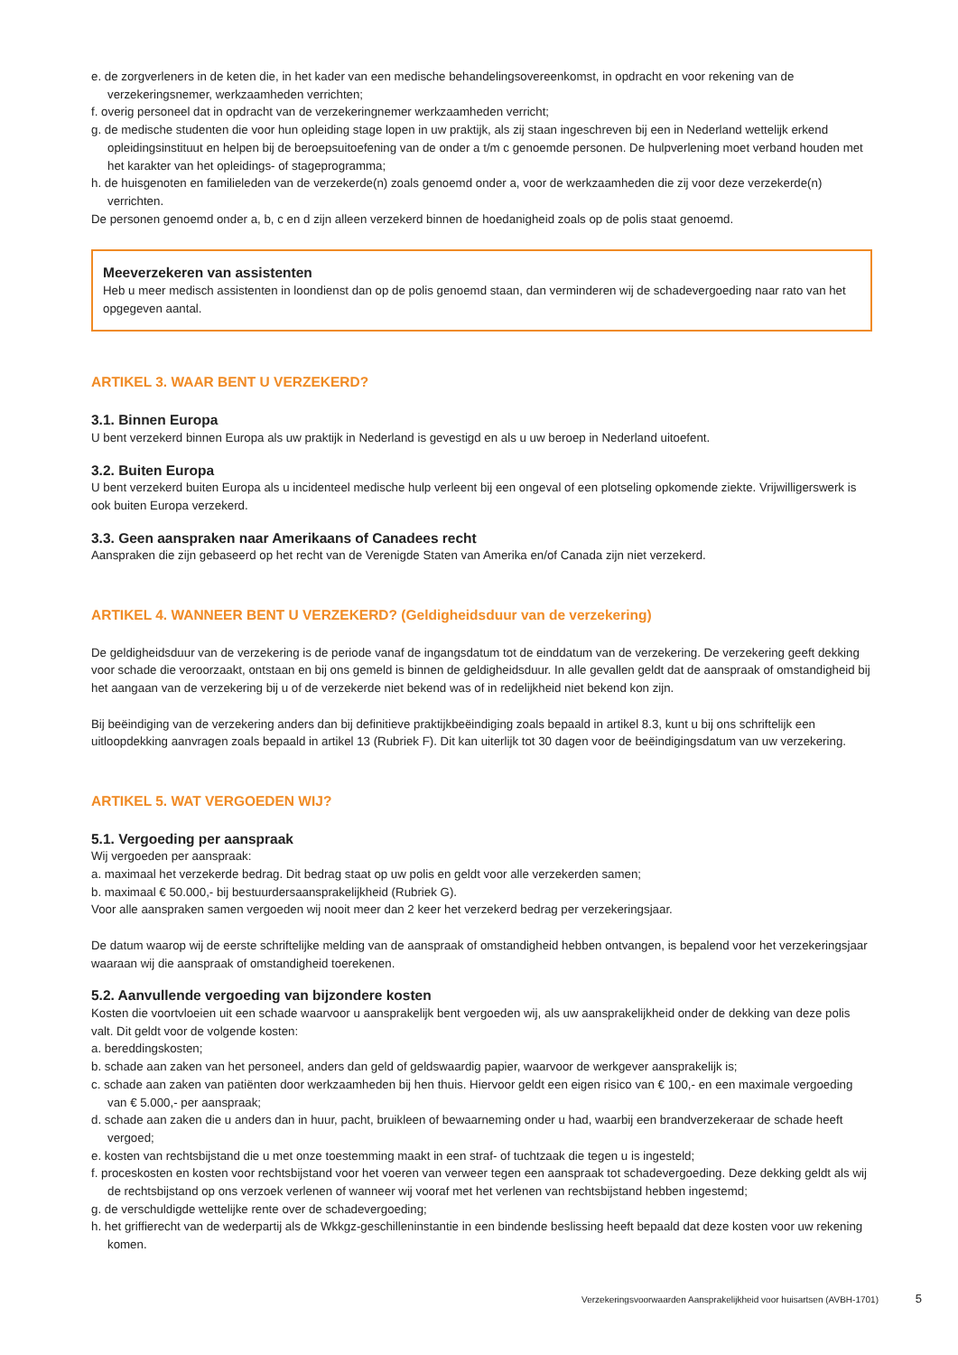e. de zorgverleners in de keten die, in het kader van een medische behandelingsovereenkomst, in opdracht en voor rekening van de verzekeringsnemer, werkzaamheden verrichten;
f. overig personeel dat in opdracht van de verzekeringnemer werkzaamheden verricht;
g. de medische studenten die voor hun opleiding stage lopen in uw praktijk, als zij staan ingeschreven bij een in Nederland wettelijk erkend opleidingsinstituut en helpen bij de beroepsuitoefening van de onder a t/m c genoemde personen. De hulpverlening moet verband houden met het karakter van het opleidings- of stageprogramma;
h. de huisgenoten en familieleden van de verzekerde(n) zoals genoemd onder a, voor de werkzaamheden die zij voor deze verzekerde(n) verrichten.
De personen genoemd onder a, b, c en d zijn alleen verzekerd binnen de hoedanigheid zoals op de polis staat genoemd.
Meeverzekeren van assistenten
Heb u meer medisch assistenten in loondienst dan op de polis genoemd staan, dan verminderen wij de schadevergoeding naar rato van het opgegeven aantal.
ARTIKEL 3. WAAR BENT U VERZEKERD?
3.1. Binnen Europa
U bent verzekerd binnen Europa als uw praktijk in Nederland is gevestigd en als u uw beroep in Nederland uitoefent.
3.2. Buiten Europa
U bent verzekerd buiten Europa als u incidenteel medische hulp verleent bij een ongeval of een plotseling opkomende ziekte. Vrijwilligerswerk is ook buiten Europa verzekerd.
3.3. Geen aanspraken naar Amerikaans of Canadees recht
Aanspraken die zijn gebaseerd op het recht van de Verenigde Staten van Amerika en/of Canada zijn niet verzekerd.
ARTIKEL 4. WANNEER BENT U VERZEKERD? (Geldigheidsduur van de verzekering)
De geldigheidsduur van de verzekering is de periode vanaf de ingangsdatum tot de einddatum van de verzekering. De verzekering geeft dekking voor schade die veroorzaakt, ontstaan en bij ons gemeld is binnen de geldigheidsduur. In alle gevallen geldt dat de aanspraak of omstandigheid bij het aangaan van de verzekering bij u of de verzekerde niet bekend was of in redelijkheid niet bekend kon zijn.
Bij beëindiging van de verzekering anders dan bij definitieve praktijkbeëindiging zoals bepaald in artikel 8.3, kunt u bij ons schriftelijk een uitloopdekking aanvragen zoals bepaald in artikel 13 (Rubriek F). Dit kan uiterlijk tot 30 dagen voor de beëindigingsdatum van uw verzekering.
ARTIKEL 5. WAT VERGOEDEN WIJ?
5.1. Vergoeding per aanspraak
Wij vergoeden per aanspraak:
a. maximaal het verzekerde bedrag. Dit bedrag staat op uw polis en geldt voor alle verzekerden samen;
b. maximaal € 50.000,- bij bestuurdersaansprakelijkheid (Rubriek G).
Voor alle aanspraken samen vergoeden wij nooit meer dan 2 keer het verzekerd bedrag per verzekeringsjaar.
De datum waarop wij de eerste schriftelijke melding van de aanspraak of omstandigheid hebben ontvangen, is bepalend voor het verzekeringsjaar waaraan wij die aanspraak of omstandigheid toerekenen.
5.2. Aanvullende vergoeding van bijzondere kosten
Kosten die voortvloeien uit een schade waarvoor u aansprakelijk bent vergoeden wij, als uw aansprakelijkheid onder de dekking van deze polis valt. Dit geldt voor de volgende kosten:
a. bereddingskosten;
b. schade aan zaken van het personeel, anders dan geld of geldswaardig papier, waarvoor de werkgever aansprakelijk is;
c. schade aan zaken van patiënten door werkzaamheden bij hen thuis. Hiervoor geldt een eigen risico van € 100,- en een maximale vergoeding van € 5.000,- per aanspraak;
d. schade aan zaken die u anders dan in huur, pacht, bruikleen of bewaarneming onder u had, waarbij een brandverzekeraar de schade heeft vergoed;
e. kosten van rechtsbijstand die u met onze toestemming maakt in een straf- of tuchtzaak die tegen u is ingesteld;
f. proceskosten en kosten voor rechtsbijstand voor het voeren van verweer tegen een aanspraak tot schadevergoeding. Deze dekking geldt als wij de rechtsbijstand op ons verzoek verlenen of wanneer wij vooraf met het verlenen van rechtsbijstand hebben ingestemd;
g. de verschuldigde wettelijke rente over de schadevergoeding;
h. het griffierecht van de wederpartij als de Wkkgz-geschilleninstantie in een bindende beslissing heeft bepaald dat deze kosten voor uw rekening komen.
Verzekeringsvoorwaarden Aansprakelijkheid voor huisartsen (AVBH-1701) 5